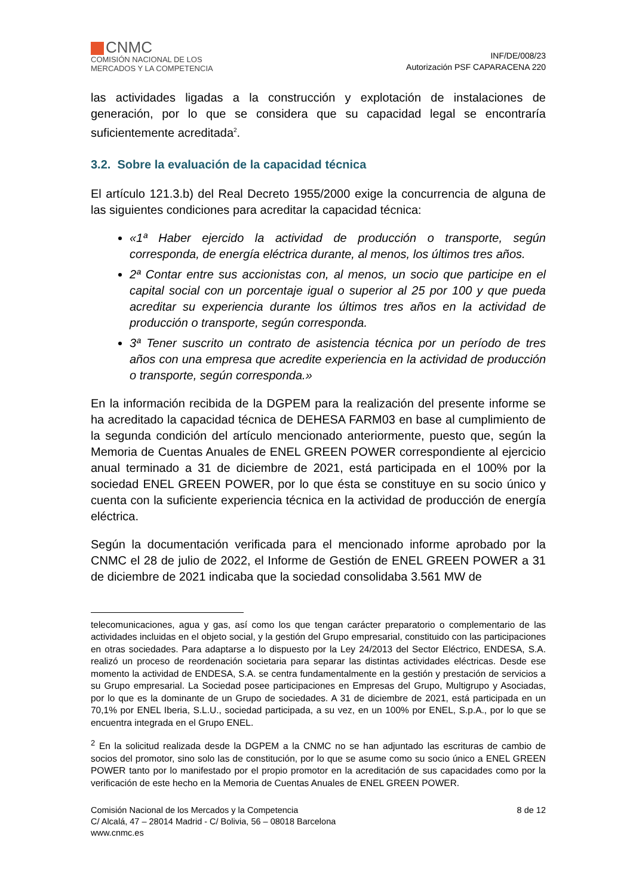CNMC
COMISIÓN NACIONAL DE LOS
MERCADOS Y LA COMPETENCIA
INF/DE/008/23
Autorización PSF CAPARACENA 220
las actividades ligadas a la construcción y explotación de instalaciones de generación, por lo que se considera que su capacidad legal se encontraría suficientemente acreditada<sup>2</sup>.
3.2. Sobre la evaluación de la capacidad técnica
El artículo 121.3.b) del Real Decreto 1955/2000 exige la concurrencia de alguna de las siguientes condiciones para acreditar la capacidad técnica:
«1ª Haber ejercido la actividad de producción o transporte, según corresponda, de energía eléctrica durante, al menos, los últimos tres años.
2ª Contar entre sus accionistas con, al menos, un socio que participe en el capital social con un porcentaje igual o superior al 25 por 100 y que pueda acreditar su experiencia durante los últimos tres años en la actividad de producción o transporte, según corresponda.
3ª Tener suscrito un contrato de asistencia técnica por un período de tres años con una empresa que acredite experiencia en la actividad de producción o transporte, según corresponda.»
En la información recibida de la DGPEM para la realización del presente informe se ha acreditado la capacidad técnica de DEHESA FARM03 en base al cumplimiento de la segunda condición del artículo mencionado anteriormente, puesto que, según la Memoria de Cuentas Anuales de ENEL GREEN POWER correspondiente al ejercicio anual terminado a 31 de diciembre de 2021, está participada en el 100% por la sociedad ENEL GREEN POWER, por lo que ésta se constituye en su socio único y cuenta con la suficiente experiencia técnica en la actividad de producción de energía eléctrica.
Según la documentación verificada para el mencionado informe aprobado por la CNMC el 28 de julio de 2022, el Informe de Gestión de ENEL GREEN POWER a 31 de diciembre de 2021 indicaba que la sociedad consolidaba 3.561 MW de
telecomunicaciones, agua y gas, así como los que tengan carácter preparatorio o complementario de las actividades incluidas en el objeto social, y la gestión del Grupo empresarial, constituido con las participaciones en otras sociedades. Para adaptarse a lo dispuesto por la Ley 24/2013 del Sector Eléctrico, ENDESA, S.A. realizó un proceso de reordenación societaria para separar las distintas actividades eléctricas. Desde ese momento la actividad de ENDESA, S.A. se centra fundamentalmente en la gestión y prestación de servicios a su Grupo empresarial. La Sociedad posee participaciones en Empresas del Grupo, Multigrupo y Asociadas, por lo que es la dominante de un Grupo de sociedades. A 31 de diciembre de 2021, está participada en un 70,1% por ENEL Iberia, S.L.U., sociedad participada, a su vez, en un 100% por ENEL, S.p.A., por lo que se encuentra integrada en el Grupo ENEL.
<sup>2</sup> En la solicitud realizada desde la DGPEM a la CNMC no se han adjuntado las escrituras de cambio de socios del promotor, sino solo las de constitución, por lo que se asume como su socio único a ENEL GREEN POWER tanto por lo manifestado por el propio promotor en la acreditación de sus capacidades como por la verificación de este hecho en la Memoria de Cuentas Anuales de ENEL GREEN POWER.
Comisión Nacional de los Mercados y la Competencia
C/ Alcalá, 47 – 28014 Madrid - C/ Bolivia, 56 – 08018 Barcelona
www.cnmc.es
8 de 12